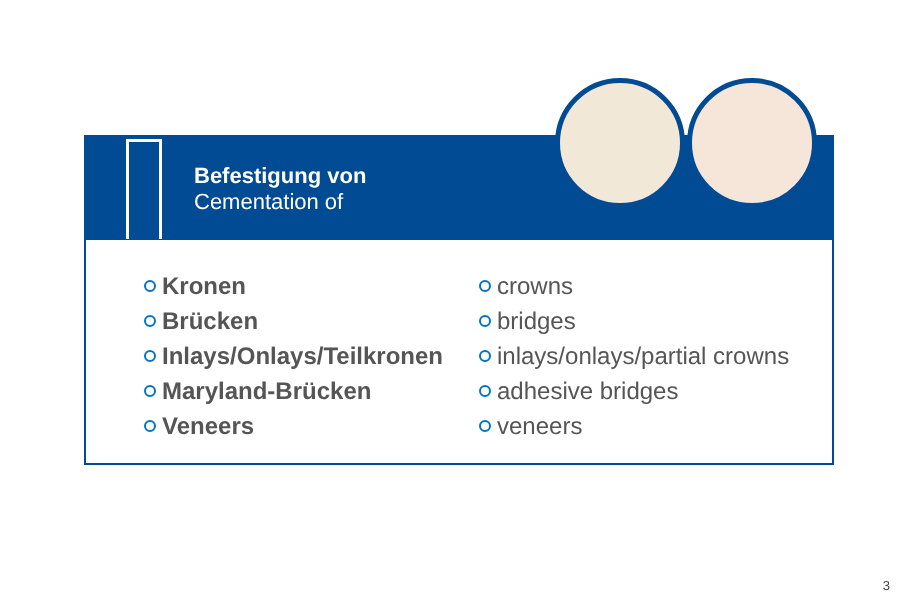Befestigung von
Cementation of
Kronen
Brücken
Inlays/Onlays/Teilkronen
Maryland-Brücken
Veneers
crowns
bridges
inlays/onlays/partial crowns
adhesive bridges
veneers
3